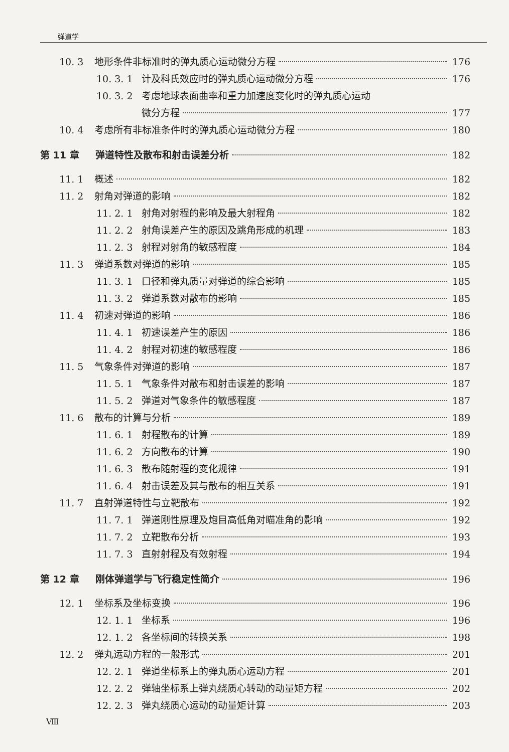弹道学
10. 3 地形条件非标准时的弹丸质心运动微分方程 176
10. 3. 1 计及科氏效应时的弹丸质心运动微分方程 176
10. 3. 2 考虑地球表面曲率和重力加速度变化时的弹丸质心运动
微分方程 177
10. 4 考虑所有非标准条件时的弹丸质心运动微分方程 180
第 11 章 弹道特性及散布和射击误差分析 182
11. 1 概述 182
11. 2 射角对弹道的影响 182
11. 2. 1 射角对射程的影响及最大射程角 182
11. 2. 2 射角误差产生的原因及跳角形成的机理 183
11. 2. 3 射程对射角的敏感程度 184
11. 3 弹道系数对弹道的影响 185
11. 3. 1 口径和弹丸质量对弹道的综合影响 185
11. 3. 2 弹道系数对散布的影响 185
11. 4 初速对弹道的影响 186
11. 4. 1 初速误差产生的原因 186
11. 4. 2 射程对初速的敏感程度 186
11. 5 气象条件对弹道的影响 187
11. 5. 1 气象条件对散布和射击误差的影响 187
11. 5. 2 弹道对气象条件的敏感程度 187
11. 6 散布的计算与分析 189
11. 6. 1 射程散布的计算 189
11. 6. 2 方向散布的计算 190
11. 6. 3 散布随射程的变化规律 191
11. 6. 4 射击误差及其与散布的相互关系 191
11. 7 直射弹道特性与立靶散布 192
11. 7. 1 弹道刚性原理及炮目高低角对瞄准角的影响 192
11. 7. 2 立靶散布分析 193
11. 7. 3 直射射程及有效射程 194
第 12 章 刚体弹道学与飞行稳定性简介 196
12. 1 坐标系及坐标变换 196
12. 1. 1 坐标系 196
12. 1. 2 各坐标间的转换关系 198
12. 2 弹丸运动方程的一般形式 201
12. 2. 1 弹道坐标系上的弹丸质心运动方程 201
12. 2. 2 弹轴坐标系上弹丸绕质心转动的动量矩方程 202
12. 2. 3 弹丸绕质心运动的动量矩计算 203
Ⅷ